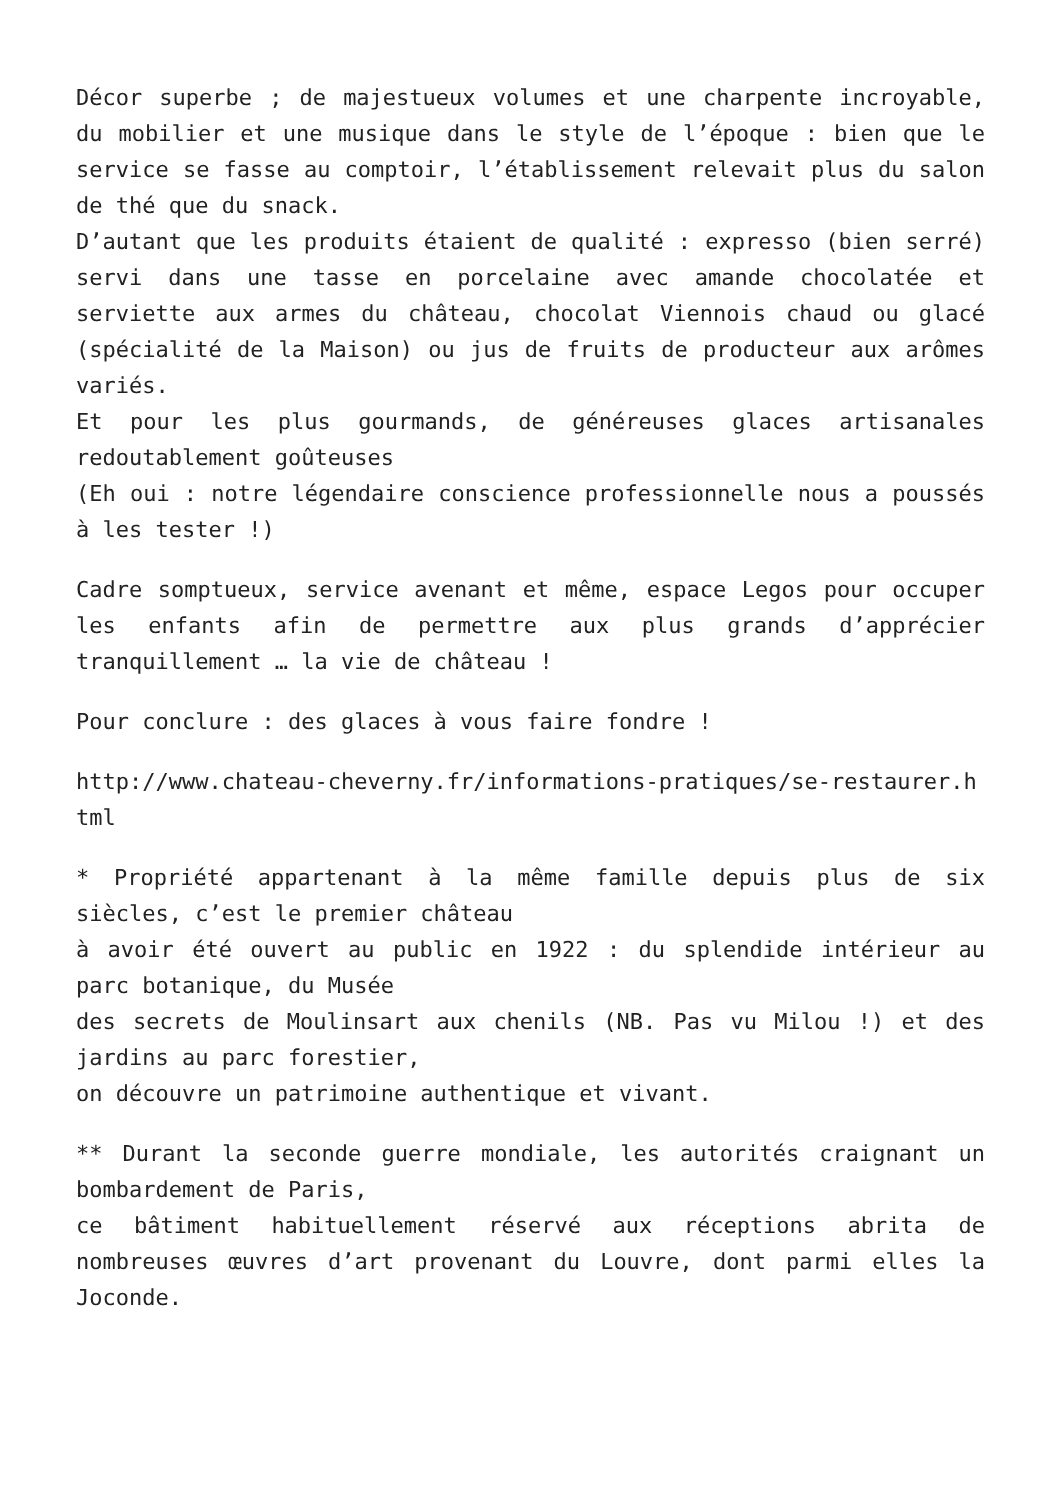Décor superbe ; de majestueux volumes et une charpente incroyable, du mobilier et une musique dans le style de l’époque : bien que le service se fasse au comptoir, l’établissement relevait plus du salon de thé que du snack.
D’autant que les produits étaient de qualité : expresso (bien serré) servi dans une tasse en porcelaine avec amande chocolatée et serviette aux armes du château, chocolat Viennois chaud ou glacé (spécialité de la Maison) ou jus de fruits de producteur aux arômes variés.
Et pour les plus gourmands, de généreuses glaces artisanales redoutablement goûteuses
(Eh oui : notre légendaire conscience professionnelle nous a poussés à les tester !)
Cadre somptueux, service avenant et même, espace Legos pour occuper les enfants afin de permettre aux plus grands d’apprécier tranquillement … la vie de château !
Pour conclure : des glaces à vous faire fondre !
http://www.chateau-cheverny.fr/informations-pratiques/se-restaurer.html
* Propriété appartenant à la même famille depuis plus de six siècles, c’est le premier château
à avoir été ouvert au public en 1922 : du splendide intérieur au parc botanique, du Musée
des secrets de Moulinsart aux chenils (NB. Pas vu Milou !) et des jardins au parc forestier,
on découvre un patrimoine authentique et vivant.
** Durant la seconde guerre mondiale, les autorités craignant un bombardement de Paris,
ce bâtiment habituellement réservé aux réceptions abrita de nombreuses œuvres d’art provenant du Louvre, dont parmi elles la Joconde.